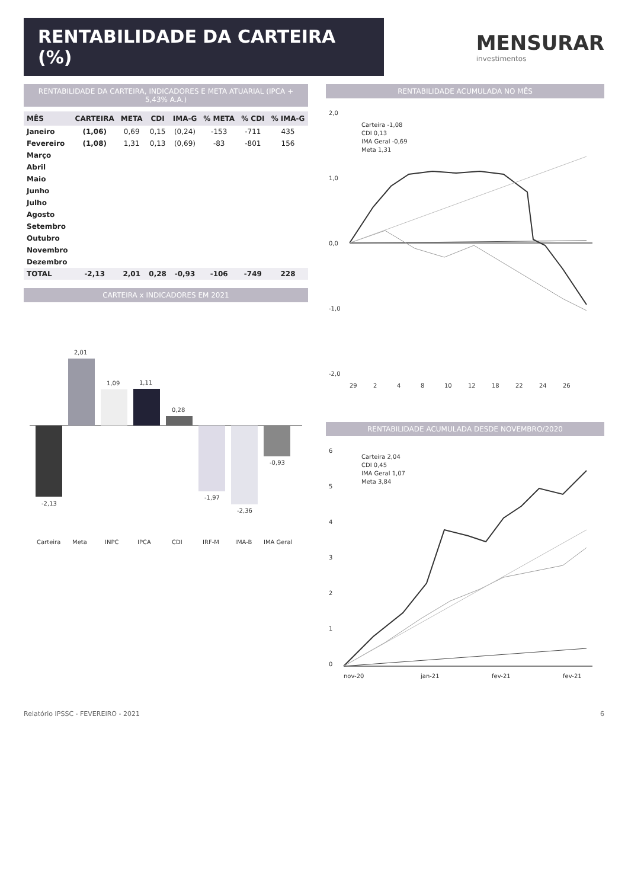RENTABILIDADE DA CARTEIRA (%)
MENSURAR
investimentos
RENTABILIDADE DA CARTEIRA, INDICADORES E META ATUARIAL (IPCA + 5,43% A.A.)
| MÊS | CARTEIRA | META | CDI | IMA-G | % META | % CDI | % IMA-G |
| --- | --- | --- | --- | --- | --- | --- | --- |
| Janeiro | (1,06) | 0,69 | 0,15 | (0,24) | -153 | -711 | 435 |
| Fevereiro | (1,08) | 1,31 | 0,13 | (0,69) | -83 | -801 | 156 |
| Março | | | | | | | |
| Abril | | | | | | | |
| Maio | | | | | | | |
| Junho | | | | | | | |
| Julho | | | | | | | |
| Agosto | | | | | | | |
| Setembro | | | | | | | |
| Outubro | | | | | | | |
| Novembro | | | | | | | |
| Dezembro | | | | | | | |
| TOTAL | -2,13 | 2,01 | 0,28 | -0,93 | -106 | -749 | 228 |
CARTEIRA x INDICADORES EM 2021
-2,13
2,01
1,09
1,11
0,28
-1,97
-2,36
-0,93
Carteira
Meta
INPC
IPCA
CDI
IRF-M
IMA-B
IMA Geral
RENTABILIDADE ACUMULADA NO MÊS
2,0
1,0
0,0
-1,0
-2,0
29
2
4
8
10
12
18
22
24
26
Carteira -1,08
CDI 0,13
IMA Geral -0,69
Meta 1,31
RENTABILIDADE ACUMULADA DESDE NOVEMBRO/2020
6
5
4
3
2
1
0
nov-20
jan-21
fev-21
fev-21
Carteira 2,04
CDI 0,45
IMA Geral 1,07
Meta 3,84
Relatório IPSSC - FEVEREIRO - 2021 6